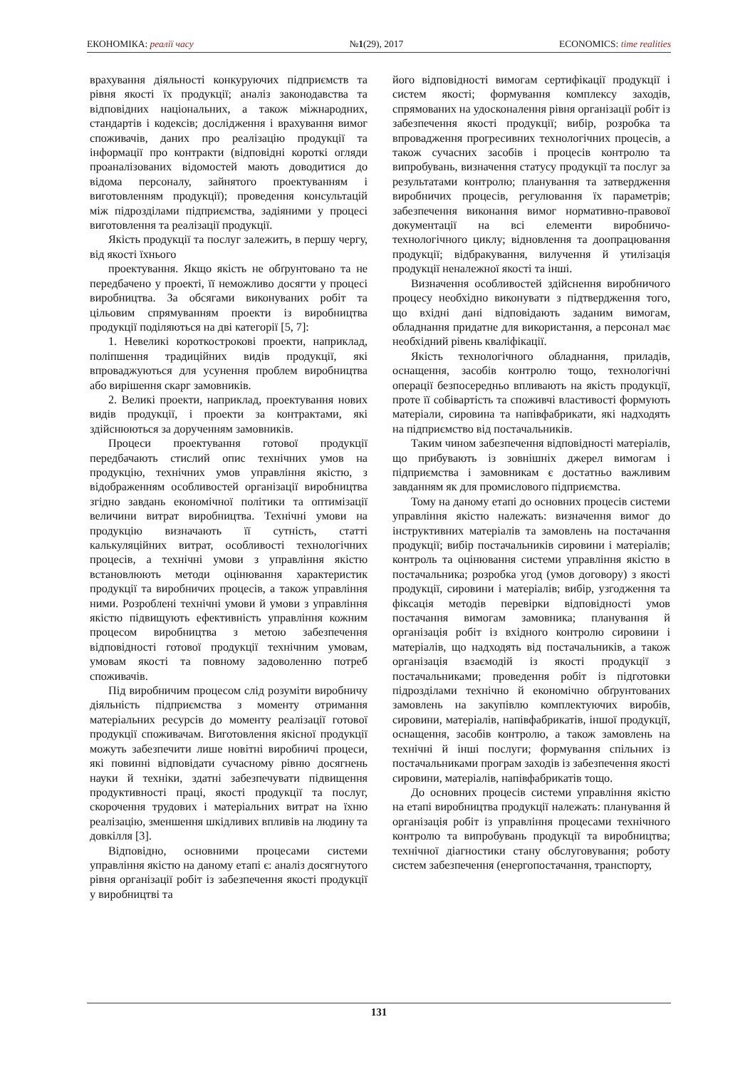ЕКОНОМІКА: реалії часу №1(29), 2017 ECONOMICS: time realities
врахування діяльності конкуруючих підприємств та рівня якості їх продукції; аналіз законодавства та відповідних національних, а також міжнародних, стандартів і кодексів; дослідження і врахування вимог споживачів, даних про реалізацію продукції та інформації про контракти (відповідні короткі огляди проаналізованих відомостей мають доводитися до відома персоналу, зайнятого проектуванням і виготовленням продукції); проведення консультацій між підрозділами підприємства, задіяними у процесі виготовлення та реалізації продукції.
Якість продукції та послуг залежить, в першу чергу, від якості їхнього
проектування. Якщо якість не обґрунтовано та не передбачено у проекті, її неможливо досягти у процесі виробництва. За обсягами виконуваних робіт та цільовим спрямуванням проекти із виробництва продукції поділяються на дві категорії [5, 7]:
1. Невеликі короткострокові проекти, наприклад, поліпшення традиційних видів продукції, які впроваджуються для усунення проблем виробництва або вирішення скарг замовників.
2. Великі проекти, наприклад, проектування нових видів продукції, і проекти за контрактами, які здійснюються за дорученням замовників.
Процеси проектування готової продукції передбачають стислий опис технічних умов на продукцію, технічних умов управління якістю, з відображенням особливостей організації виробництва згідно завдань економічної політики та оптимізації величини витрат виробництва. Технічні умови на продукцію визначають її сутність, статті калькуляційних витрат, особливості технологічних процесів, а технічні умови з управління якістю встановлюють методи оцінювання характеристик продукції та виробничих процесів, а також управління ними. Розроблені технічні умови й умови з управління якістю підвищують ефективність управління кожним процесом виробництва з метою забезпечення відповідності готової продукції технічним умовам, умовам якості та повному задоволенню потреб споживачів.
Під виробничим процесом слід розуміти виробничу діяльність підприємства з моменту отримання матеріальних ресурсів до моменту реалізації готової продукції споживачам. Виготовлення якісної продукції можуть забезпечити лише новітні виробничі процеси, які повинні відповідати сучасному рівню досягнень науки й техніки, здатні забезпечувати підвищення продуктивності праці, якості продукції та послуг, скорочення трудових і матеріальних витрат на їхню реалізацію, зменшення шкідливих впливів на людину та довкілля [3].
Відповідно, основними процесами системи управління якістю на даному етапі є: аналіз досягнутого рівня організації робіт із забезпечення якості продукції у виробництві та
його відповідності вимогам сертифікації продукції і систем якості; формування комплексу заходів, спрямованих на удосконалення рівня організації робіт із забезпечення якості продукції; вибір, розробка та впровадження прогресивних технологічних процесів, а також сучасних засобів і процесів контролю та випробувань, визначення статусу продукції та послуг за результатами контролю; планування та затвердження виробничих процесів, регулювання їх параметрів; забезпечення виконання вимог нормативно-правової документації на всі елементи виробничо-технологічного циклу; відновлення та доопрацювання продукції; відбракування, вилучення й утилізація продукції неналежної якості та інші.
Визначення особливостей здійснення виробничого процесу необхідно виконувати з підтвердження того, що вхідні дані відповідають заданим вимогам, обладнання придатне для використання, а персонал має необхідний рівень кваліфікації.
Якість технологічного обладнання, приладів, оснащення, засобів контролю тощо, технологічні операції безпосередньо впливають на якість продукції, проте її собівартість та споживчі властивості формують матеріали, сировина та напівфабрикати, які надходять на підприємство від постачальників.
Таким чином забезпечення відповідності матеріалів, що прибувають із зовнішніх джерел вимогам і підприємства і замовникам є достатньо важливим завданням як для промислового підприємства.
Тому на даному етапі до основних процесів системи управління якістю належать: визначення вимог до інструктивних матеріалів та замовлень на постачання продукції; вибір постачальників сировини і матеріалів; контроль та оцінювання системи управління якістю в постачальника; розробка угод (умов договору) з якості продукції, сировини і матеріалів; вибір, узгодження та фіксація методів перевірки відповідності умов постачання вимогам замовника; планування й організація робіт із вхідного контролю сировини і матеріалів, що надходять від постачальників, а також організація взаємодій із якості продукції з постачальниками; проведення робіт із підготовки підрозділами технічно й економічно обґрунтованих замовлень на закупівлю комплектуючих виробів, сировини, матеріалів, напівфабрикатів, іншої продукції, оснащення, засобів контролю, а також замовлень на технічні й інші послуги; формування спільних із постачальниками програм заходів із забезпечення якості сировини, матеріалів, напівфабрикатів тощо.
До основних процесів системи управління якістю на етапі виробництва продукції належать: планування й організація робіт із управління процесами технічного контролю та випробувань продукції та виробництва; технічної діагностики стану обслуговування; роботу систем забезпечення (енергопостачання, транспорту,
131